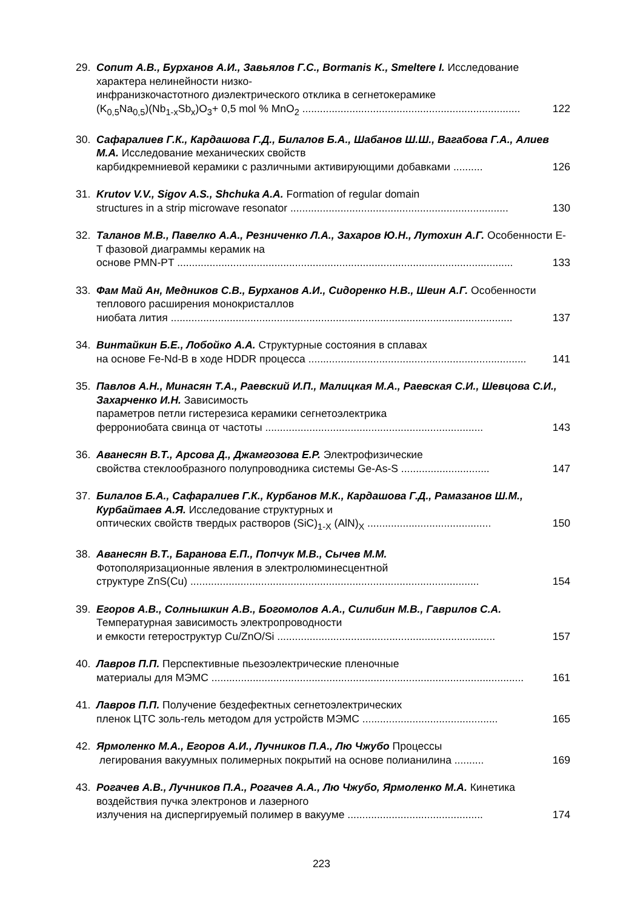29. Сопит А.В., Бурханов А.И., Завьялов Г.С., Bormanis K., Smeltere I. Исследование характера нелинейности низко-
инфранизкочастотного диэлектрического отклика в сегнетокерамике
(K<sub>0,5</sub>Na<sub>0,5</sub>)(Nb<sub>1-x</sub>Sb<sub>x</sub>)O<sub>3</sub>+ 0,5 mol % MnO<sub>2</sub> .......................................................................... 122
30. Сафаралиев Г.К., Кардашова Г.Д., Билалов Б.А., Шабанов Ш.Ш., Вагабова Г.А., Алиев М.А. Исследование механических свойств
карбидкремниевой керамики с различными активирующими добавками .......... 126
31. Krutov V.V., Sigov A.S., Shchuka A.A. Formation of regular domain
structures in a strip microwave resonator .......................................................................... 130
32. Таланов М.В., Павелко А.А., Резниченко Л.А., Захаров Ю.Н., Лутохин А.Г. Особенности E-T фазовой диаграммы керамик на
основе PMN-PT .................................................................................................................. 133
33. Фам Май Ан, Медников С.В., Бурханов А.И., Сидоренко Н.В., Шеин А.Г. Особенности теплового расширения монокристаллов
ниобата лития .................................................................................................................... 137
34. Винтайкин Б.Е., Лобойко А.А. Структурные состояния в сплавах
на основе Fe-Nd-B в ходе HDDR процесса .......................................................................... 141
35. Павлов А.Н., Минасян Т.А., Раевский И.П., Малицкая М.А., Раевская С.И., Шевцова С.И., Захарченко И.Н. Зависимость
параметров петли гистерезиса керамики сегнетоэлектрика
феррониобата свинца от частоты .......................................................................... 143
36. Аванесян В.Т., Арсова Д., Джамгозова Е.Р. Электрофизические
свойства стеклообразного полупроводника системы Ge-As-S .............................. 147
37. Билалов Б.А., Сафаралиев Г.К., Курбанов М.К., Кардашова Г.Д., Рамазанов Ш.М., Курбайтаев А.Я. Исследование структурных и
оптических свойств твердых растворов (SiC)<sub>1-X</sub> (AlN)<sub>X</sub> .......................................... 150
38. Аванесян В.Т., Баранова Е.П., Попчук М.В., Сычев М.М.
Фотополяризационные явления в электролюминесцентной
структуре ZnS(Cu) .................................................................................................. 154
39. Егоров А.В., Солнышкин А.В., Богомолов А.А., Силибин М.В., Гаврилов С.А. Температурная зависимость электропроводности
и емкости гетероструктур Cu/ZnO/Si .......................................................................... 157
40. Лавров П.П. Перспективные пьезоэлектрические пленочные
материалы для МЭМС .......................................................................................................... 161
41. Лавров П.П. Получение бездефектных сегнетоэлектрических
пленок ЦТС золь-гель методом для устройств МЭМС .............................................. 165
42. Ярмоленко М.А., Егоров А.И., Лучников П.А., Лю Чжубо Процессы
легирования вакуумных полимерных покрытий на основе полианилина .......... 169
43. Рогачев А.В., Лучников П.А., Рогачев А.А., Лю Чжубо, Ярмоленко М.А. Кинетика воздействия пучка электронов и лазерного
излучения на диспергируемый полимер в вакууме .............................................. 174
223